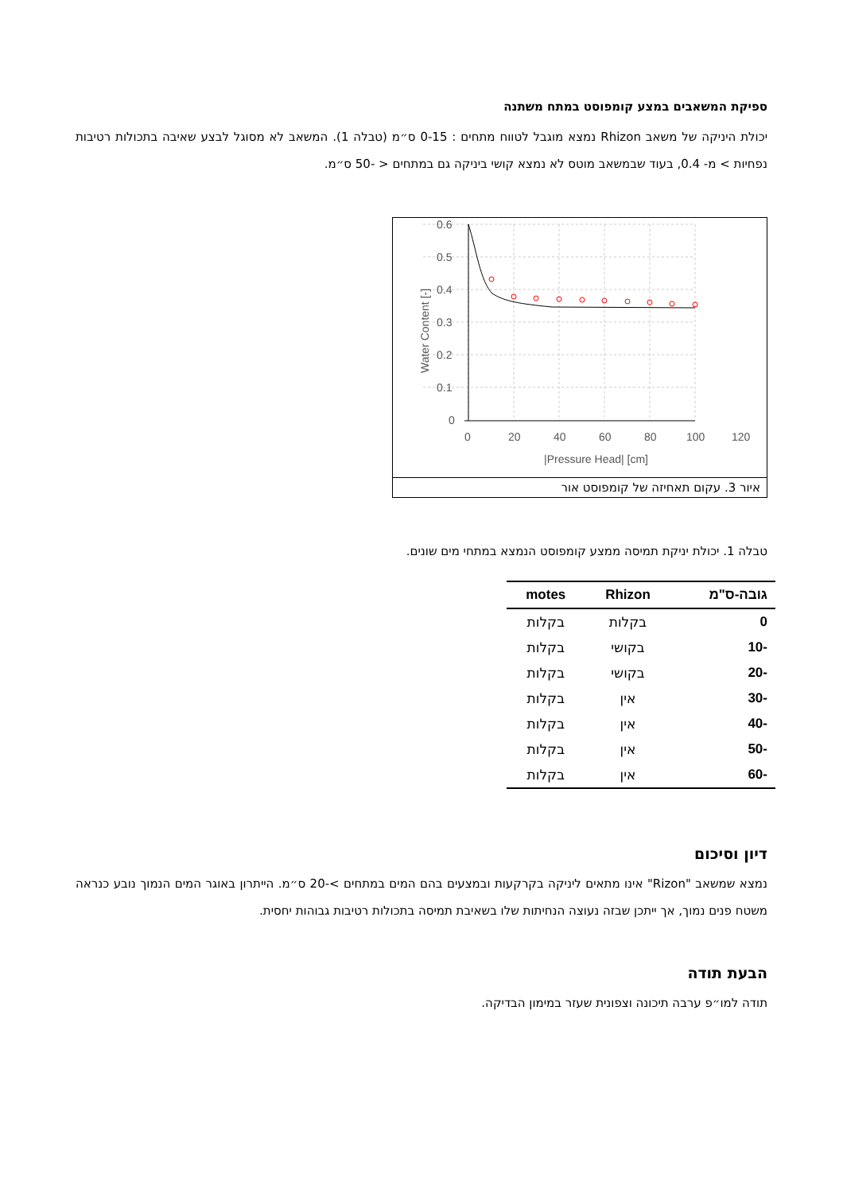ספיקת המשאבים במצע קומפוסט במתח משתנה
יכולת היניקה של משאב Rhizon נמצא מוגבל לטווח מתחים : 0-15 ס״מ (טבלה 1). המשאב לא מסוגל לבצע שאיבה בתכולות רטיבות נפחיות > מ- 0.4, בעוד שבמשאב מוטס לא נמצא קושי ביניקה גם במתחים < -50 ס״מ.
0.6
0.5
0.4
0.3
0.2
0.1
0
0
20
40
60
80
100
120
|Pressure Head| [cm]
Water Content [-]
איור 3. עקום תאחיזה של קומפוסט אור
טבלה 1. יכולת יניקת תמיסה ממצע קומפוסט הנמצא במתחי מים שונים.
| גובה-ס"מ | Rhizon | motes |
| --- | --- | --- |
| 0 | בקלות | בקלות |
| -10 | בקושי | בקלות |
| -20 | בקושי | בקלות |
| -30 | אין | בקלות |
| -40 | אין | בקלות |
| -50 | אין | בקלות |
| -60 | אין | בקלות |
דיון וסיכום
נמצא שמשאב "Rizon" אינו מתאים ליניקה בקרקעות ובמצעים בהם המים במתחים >-20 ס״מ. הייתרון באוגר המים הנמוך נובע כנראה משטח פנים נמוך, אך ייתכן שבזה נעוצה הנחיתות שלו בשאיבת תמיסה בתכולות רטיבות גבוהות יחסית.
הבעת תודה
תודה למו״פ ערבה תיכונה וצפונית שעזר במימון הבדיקה.